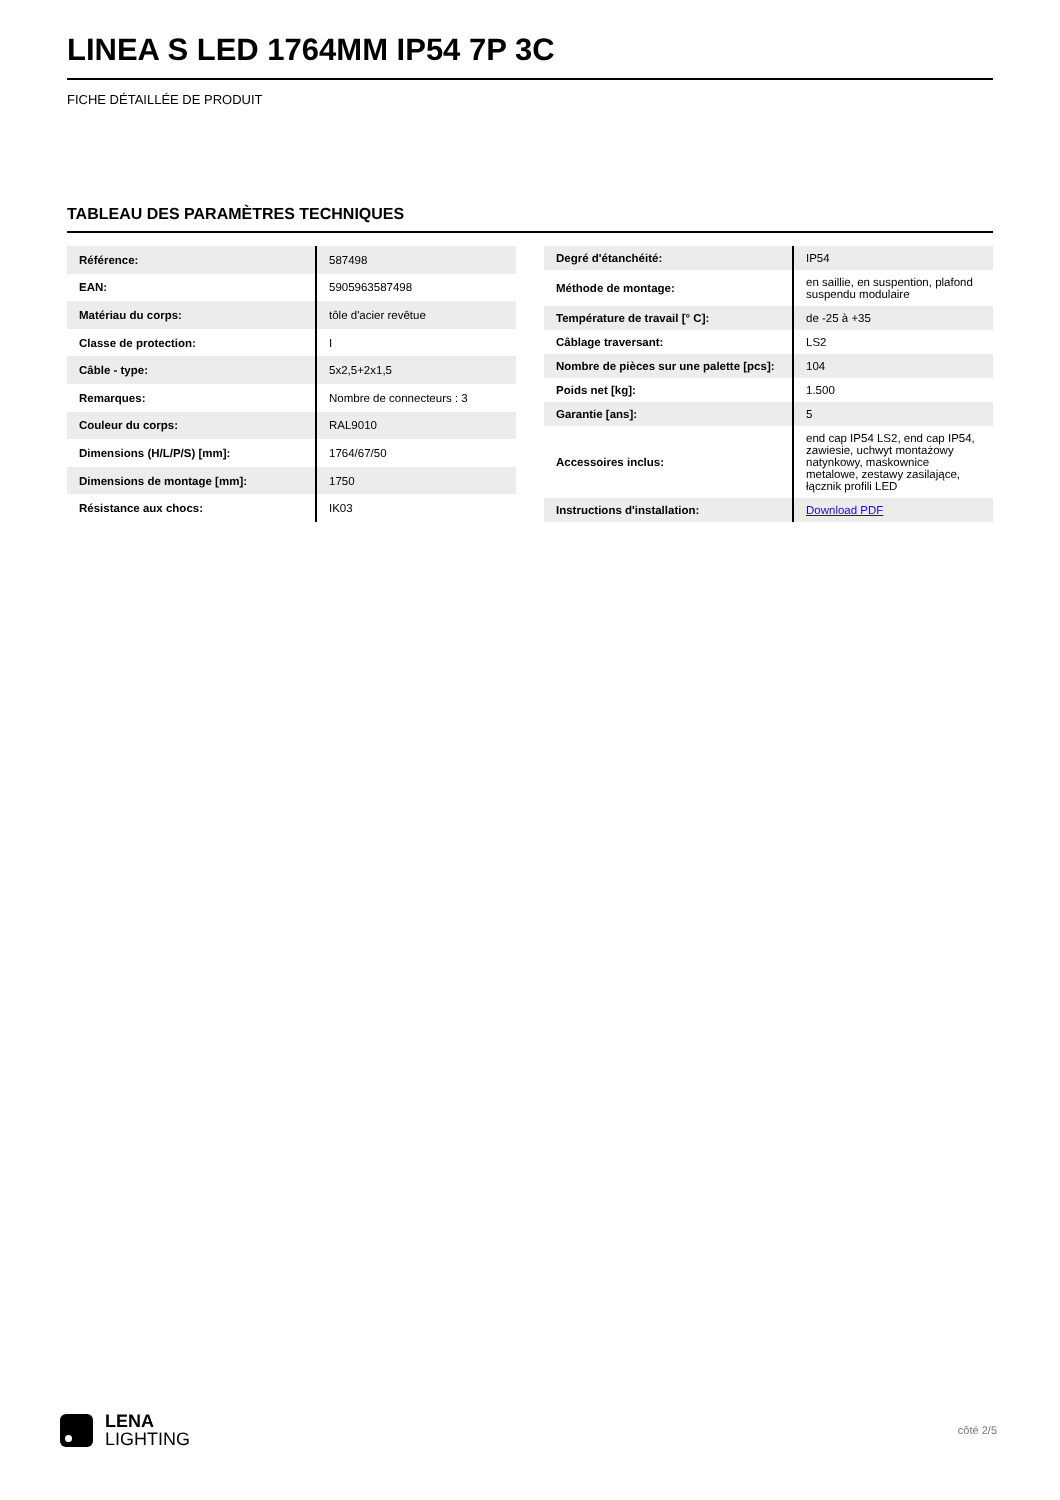LINEA S LED 1764MM IP54 7P 3C
FICHE DÉTAILLÉE DE PRODUIT
TABLEAU DES PARAMÈTRES TECHNIQUES
| Référence: | 587498 |
| EAN: | 5905963587498 |
| Matériau du corps: | tôle d'acier revêtue |
| Classe de protection: | I |
| Câble - type: | 5x2,5+2x1,5 |
| Remarques: | Nombre de connecteurs : 3 |
| Couleur du corps: | RAL9010 |
| Dimensions (H/L/P/S) [mm]: | 1764/67/50 |
| Dimensions de montage [mm]: | 1750 |
| Résistance aux chocs: | IK03 |
| Degré d'étanchéité: | IP54 |
| Méthode de montage: | en saillie, en suspention, plafond suspendu modulaire |
| Température de travail [° C]: | de -25 à +35 |
| Câblage traversant: | LS2 |
| Nombre de pièces sur une palette [pcs]: | 104 |
| Poids net [kg]: | 1.500 |
| Garantie [ans]: | 5 |
| Accessoires inclus: | end cap IP54 LS2, end cap IP54, zawiesie, uchwyt montażowy natynkowy, maskownice metalowe, zestawy zasilające, łącznik profili LED |
| Instructions d'installation: | Download PDF |
LENA
LIGHTING
côté 2/5